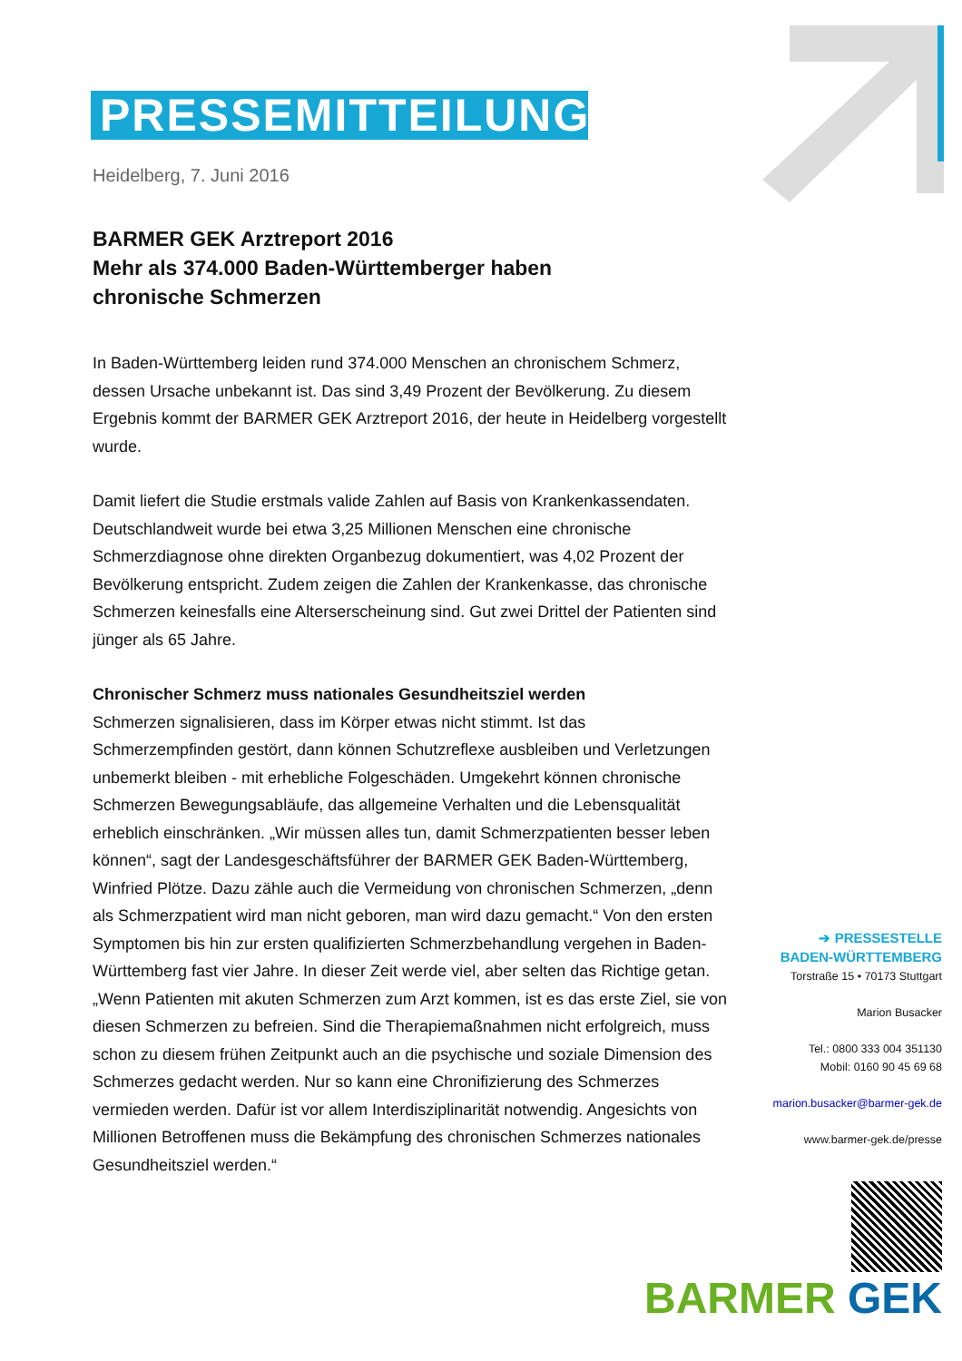PRESSEMITTEILUNG
Heidelberg, 7. Juni 2016
BARMER GEK Arztreport 2016
Mehr als 374.000 Baden-Württemberger haben
chronische Schmerzen
In Baden-Württemberg leiden rund 374.000 Menschen an chronischem Schmerz, dessen Ursache unbekannt ist. Das sind 3,49 Prozent der Bevölkerung. Zu diesem Ergebnis kommt der BARMER GEK Arztreport 2016, der heute in Heidelberg vorgestellt wurde.
Damit liefert die Studie erstmals valide Zahlen auf Basis von Krankenkassendaten. Deutschlandweit wurde bei etwa 3,25 Millionen Menschen eine chronische Schmerzdiagnose ohne direkten Organbezug dokumentiert, was 4,02 Prozent der Bevölkerung entspricht. Zudem zeigen die Zahlen der Krankenkasse, das chronische Schmerzen keinesfalls eine Alterserscheinung sind. Gut zwei Drittel der Patienten sind jünger als 65 Jahre.
Chronischer Schmerz muss nationales Gesundheitsziel werden
Schmerzen signalisieren, dass im Körper etwas nicht stimmt. Ist das Schmerzempfinden gestört, dann können Schutzreflexe ausbleiben und Verletzungen unbemerkt bleiben - mit erhebliche Folgeschäden. Umgekehrt können chronische Schmerzen Bewegungsabläufe, das allgemeine Verhalten und die Lebensqualität erheblich einschränken. „Wir müssen alles tun, damit Schmerzpatienten besser leben können“, sagt der Landesgeschäftsführer der BARMER GEK Baden-Württemberg, Winfried Plötze. Dazu zähle auch die Vermeidung von chronischen Schmerzen, „denn als Schmerzpatient wird man nicht geboren, man wird dazu gemacht.“ Von den ersten Symptomen bis hin zur ersten qualifizierten Schmerzbehandlung vergehen in Baden-Württemberg fast vier Jahre. In dieser Zeit werde viel, aber selten das Richtige getan. „Wenn Patienten mit akuten Schmerzen zum Arzt kommen, ist es das erste Ziel, sie von diesen Schmerzen zu befreien. Sind die Therapiemaßnahmen nicht erfolgreich, muss schon zu diesem frühen Zeitpunkt auch an die psychische und soziale Dimension des Schmerzes gedacht werden. Nur so kann eine Chronifizierung des Schmerzes vermieden werden. Dafür ist vor allem Interdisziplinarität notwendig. Angesichts von Millionen Betroffenen muss die Bekämpfung des chronischen Schmerzes nationales Gesundheitsziel werden.“
➔ PRESSESTELLE
BADEN-WÜRTTEMBERG
Torstraße 15 • 70173 Stuttgart
Marion Busacker
Tel.: 0800 333 004 351130
Mobil: 0160 90 45 69 68
marion.busacker@barmer-gek.de
www.barmer-gek.de/presse
BARMER GEK